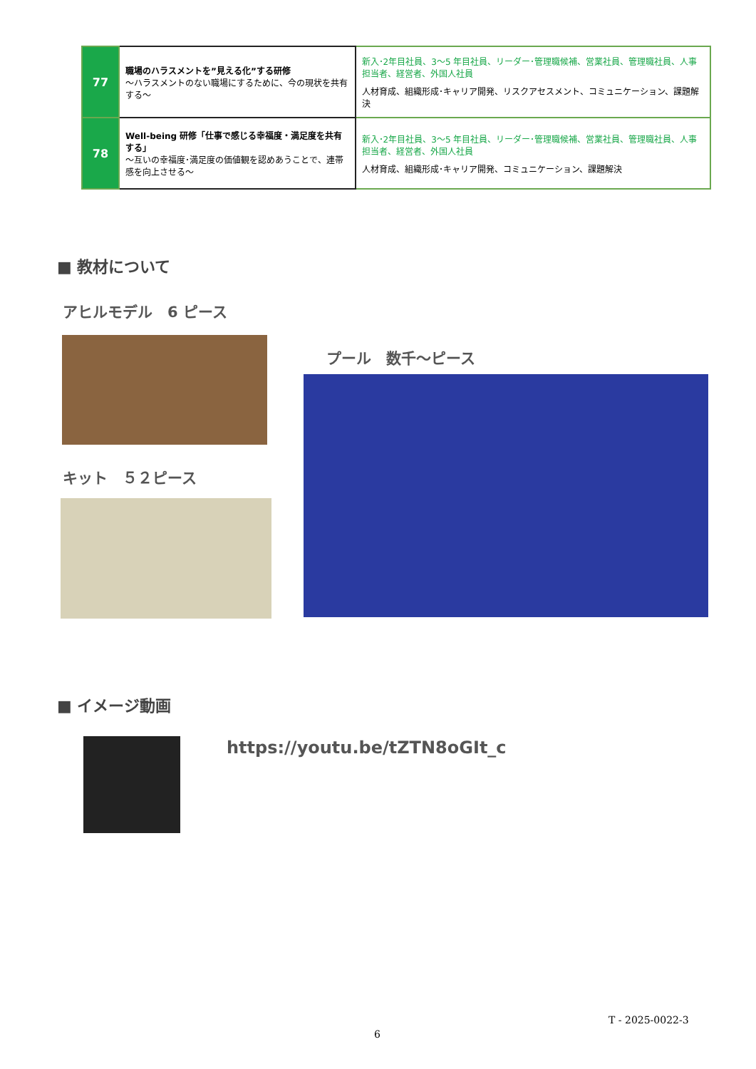| 77 | 職場のハラスメントを”見える化”する研修 ～ハラスメントのない職場にするために、今の現状を共有する～ | 新入･2年目社員、3～5 年目社員、リーダー･管理職候補、営業社員、管理職社員、人事担当者、経営者、外国人社員 人材育成、組織形成･キャリア開発、リスクアセスメント、コミュニケーション、課題解決 |
| 78 | Well-being 研修「仕事で感じる幸福度・満足度を共有する」 ～互いの幸福度･満足度の価値観を認めあうことで、連帯感を向上させる～ | 新入･2年目社員、3～5 年目社員、リーダー･管理職候補、営業社員、管理職社員、人事担当者、経営者、外国人社員 人材育成、組織形成･キャリア開発、コミュニケーション、課題解決 |
■ 教材について
アヒルモデル　6 ピース
プール　数千～ピース
キット　５２ピース
■ イメージ動画
https://youtu.be/tZTN8oGIt_c
T - 2025-0022-3
6